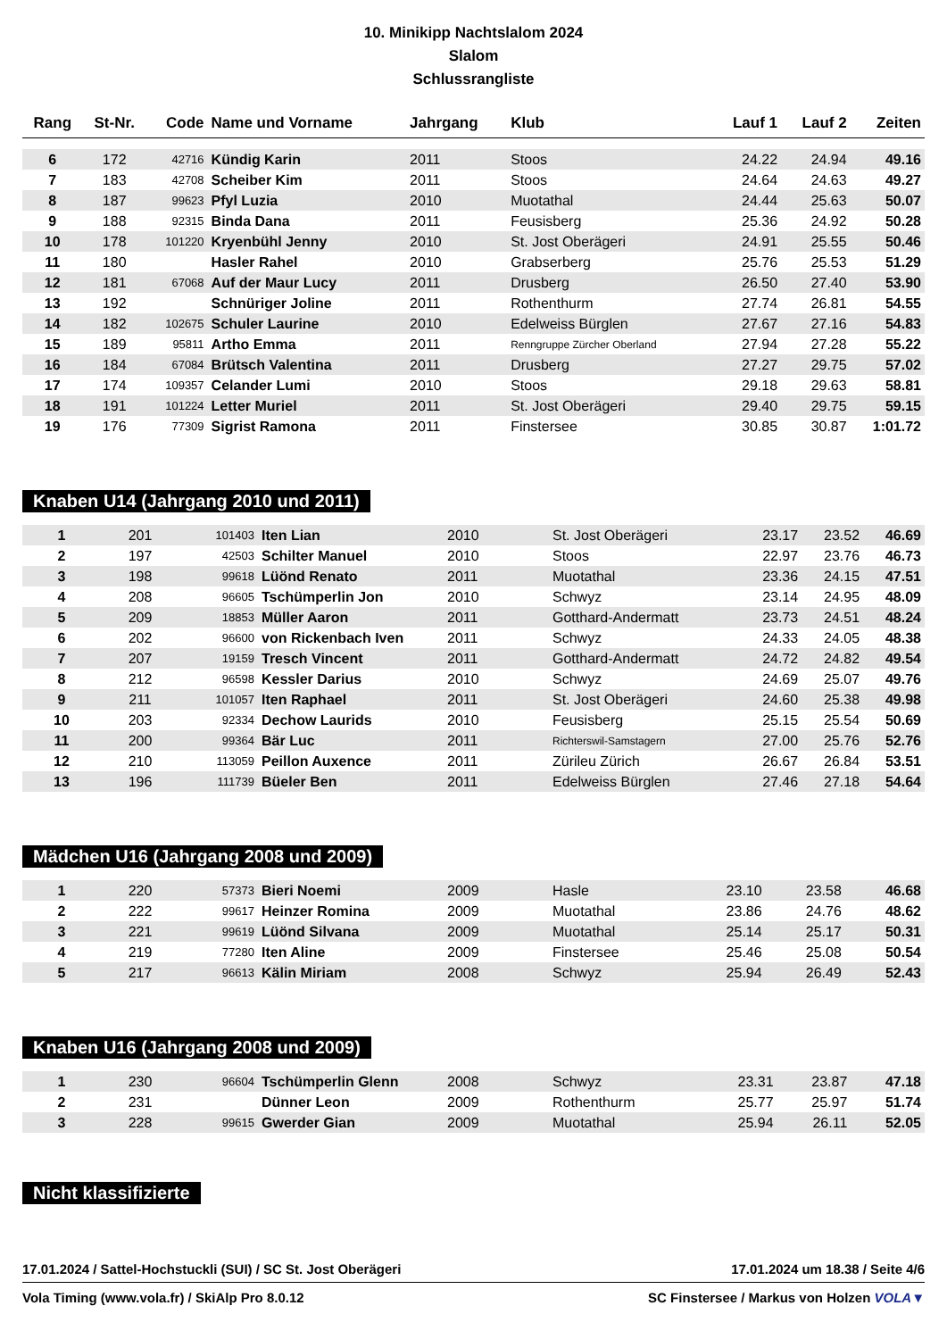10. Minikipp Nachtslalom 2024
Slalom
Schlussrangliste
| Rang | St-Nr. | Code | Name und Vorname | Jahrgang | Klub | Lauf 1 | Lauf 2 | Zeiten |
| --- | --- | --- | --- | --- | --- | --- | --- | --- |
| 6 | 172 | 42716 | Kündig Karin | 2011 | Stoos | 24.22 | 24.94 | 49.16 |
| 7 | 183 | 42708 | Scheiber Kim | 2011 | Stoos | 24.64 | 24.63 | 49.27 |
| 8 | 187 | 99623 | Pfyl Luzia | 2010 | Muotathal | 24.44 | 25.63 | 50.07 |
| 9 | 188 | 92315 | Binda Dana | 2011 | Feusisberg | 25.36 | 24.92 | 50.28 |
| 10 | 178 | 101220 | Kryenbühl Jenny | 2010 | St. Jost Oberägeri | 24.91 | 25.55 | 50.46 |
| 11 | 180 | | Hasler Rahel | 2010 | Grabserberg | 25.76 | 25.53 | 51.29 |
| 12 | 181 | 67068 | Auf der Maur Lucy | 2011 | Drusberg | 26.50 | 27.40 | 53.90 |
| 13 | 192 | | Schnüriger Joline | 2011 | Rothenthurm | 27.74 | 26.81 | 54.55 |
| 14 | 182 | 102675 | Schuler Laurine | 2010 | Edelweiss Bürglen | 27.67 | 27.16 | 54.83 |
| 15 | 189 | 95811 | Artho Emma | 2011 | Renngruppe Zürcher Oberland | 27.94 | 27.28 | 55.22 |
| 16 | 184 | 67084 | Brütsch Valentina | 2011 | Drusberg | 27.27 | 29.75 | 57.02 |
| 17 | 174 | 109357 | Celander Lumi | 2010 | Stoos | 29.18 | 29.63 | 58.81 |
| 18 | 191 | 101224 | Letter Muriel | 2011 | St. Jost Oberägeri | 29.40 | 29.75 | 59.15 |
| 19 | 176 | 77309 | Sigrist Ramona | 2011 | Finstersee | 30.85 | 30.87 | 1:01.72 |
Knaben U14 (Jahrgang 2010 und 2011)
| 1 | 201 | 101403 | Iten Lian | 2010 | St. Jost Oberägeri | 23.17 | 23.52 | 46.69 |
| 2 | 197 | 42503 | Schilter Manuel | 2010 | Stoos | 22.97 | 23.76 | 46.73 |
| 3 | 198 | 99618 | Lüönd Renato | 2011 | Muotathal | 23.36 | 24.15 | 47.51 |
| 4 | 208 | 96605 | Tschümperlin Jon | 2010 | Schwyz | 23.14 | 24.95 | 48.09 |
| 5 | 209 | 18853 | Müller Aaron | 2011 | Gotthard-Andermatt | 23.73 | 24.51 | 48.24 |
| 6 | 202 | 96600 | von Rickenbach Iven | 2011 | Schwyz | 24.33 | 24.05 | 48.38 |
| 7 | 207 | 19159 | Tresch Vincent | 2011 | Gotthard-Andermatt | 24.72 | 24.82 | 49.54 |
| 8 | 212 | 96598 | Kessler Darius | 2010 | Schwyz | 24.69 | 25.07 | 49.76 |
| 9 | 211 | 101057 | Iten Raphael | 2011 | St. Jost Oberägeri | 24.60 | 25.38 | 49.98 |
| 10 | 203 | 92334 | Dechow Laurids | 2010 | Feusisberg | 25.15 | 25.54 | 50.69 |
| 11 | 200 | 99364 | Bär Luc | 2011 | Richterswil-Samstagern | 27.00 | 25.76 | 52.76 |
| 12 | 210 | 113059 | Peillon Auxence | 2011 | Zürileu Zürich | 26.67 | 26.84 | 53.51 |
| 13 | 196 | 111739 | Büeler Ben | 2011 | Edelweiss Bürglen | 27.46 | 27.18 | 54.64 |
Mädchen U16 (Jahrgang 2008 und 2009)
| 1 | 220 | 57373 | Bieri Noemi | 2009 | Hasle | 23.10 | 23.58 | 46.68 |
| 2 | 222 | 99617 | Heinzer Romina | 2009 | Muotathal | 23.86 | 24.76 | 48.62 |
| 3 | 221 | 99619 | Lüönd Silvana | 2009 | Muotathal | 25.14 | 25.17 | 50.31 |
| 4 | 219 | 77280 | Iten Aline | 2009 | Finstersee | 25.46 | 25.08 | 50.54 |
| 5 | 217 | 96613 | Kälin Miriam | 2008 | Schwyz | 25.94 | 26.49 | 52.43 |
Knaben U16 (Jahrgang 2008 und 2009)
| 1 | 230 | 96604 | Tschümperlin Glenn | 2008 | Schwyz | 23.31 | 23.87 | 47.18 |
| 2 | 231 | | Dünner Leon | 2009 | Rothenthurm | 25.77 | 25.97 | 51.74 |
| 3 | 228 | 99615 | Gwerder Gian | 2009 | Muotathal | 25.94 | 26.11 | 52.05 |
Nicht klassifizierte
17.01.2024 / Sattel-Hochstuckli (SUI) / SC St. Jost Oberägeri 17.01.2024 um 18.38 / Seite 4/6
Vola Timing (www.vola.fr) / SkiAlp Pro 8.0.12 SC Finstersee / Markus von Holzen VOLA▼